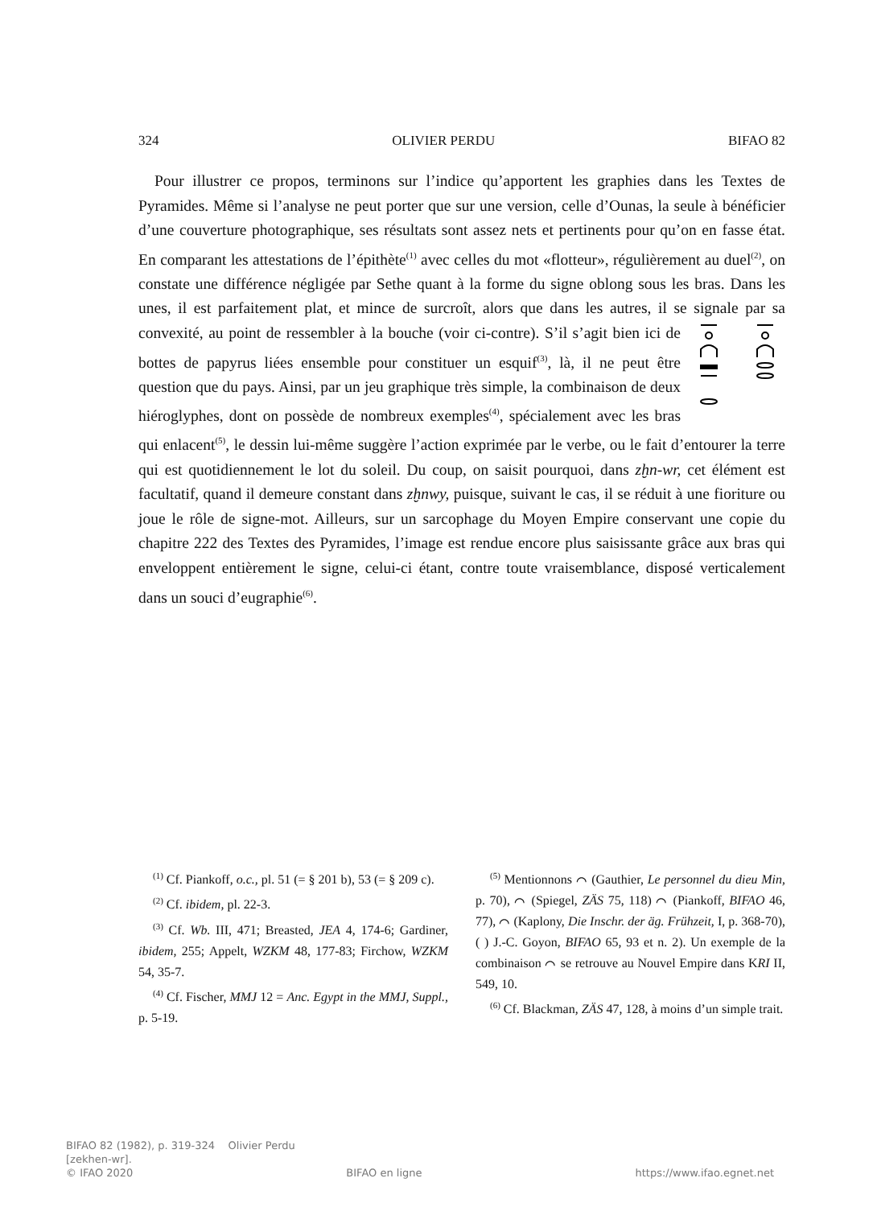324 OLIVIER PERDU BIFAO 82
Pour illustrer ce propos, terminons sur l’indice qu’apportent les graphies dans les Textes de Pyramides. Même si l’analyse ne peut porter que sur une version, celle d’Ounas, la seule à bénéficier d’une couverture photographique, ses résultats sont assez nets et pertinents pour qu’on en fasse état. En comparant les attestations de l’épithète<sup>(1)</sup> avec celles du mot «flotteur», régulièrement au duel<sup>(2)</sup>, on constate une différence négligée par Sethe quant à la forme du signe oblong sous les bras. Dans les unes, il est parfaitement plat, et mince de surcroît, alors que dans les autres, il se signale par sa convexité, au point de ressembler à la bouche (voir ci-contre). S’il s’agit bien ici de bottes de papyrus liées ensemble pour constituer un esquif<sup>(3)</sup>, là, il ne peut être question que du pays. Ainsi, par un jeu graphique très simple, la combinaison de deux hiéroglyphes, dont on possède de nombreux exemples<sup>(4)</sup>, spécialement avec les bras qui enlacent<sup>(5)</sup>, le dessin lui-même suggère l’action exprimée par le verbe, ou le fait d’entourer la terre qui est quotidiennement le lot du soleil. Du coup, on saisit pourquoi, dans zḫn-wr, cet élément est facultatif, quand il demeure constant dans zḫnwy, puisque, suivant le cas, il se réduit à une fioriture ou joue le rôle de signe-mot. Ailleurs, sur un sarcophage du Moyen Empire conservant une copie du chapitre 222 des Textes des Pyramides, l’image est rendue encore plus saisissante grâce aux bras qui enveloppent entièrement le signe, celui-ci étant, contre toute vraisemblance, disposé verticalement dans un souci d’eugraphie<sup>(6)</sup>.
<sup>(1)</sup> Cf. Piankoff, o.c., pl. 51 (= § 201 b), 53 (= § 209 c).
<sup>(2)</sup> Cf. ibidem, pl. 22-3.
<sup>(3)</sup> Cf. Wb. III, 471; Breasted, JEA 4, 174-6; Gardiner, ibidem, 255; Appelt, WZKM 48, 177-83; Firchow, WZKM 54, 35-7.
<sup>(4)</sup> Cf. Fischer, MMJ 12 = Anc. Egypt in the MMJ, Suppl., p. 5-19.
<sup>(5)</sup> Mentionnons ⌒ (Gauthier, Le personnel du dieu Min, p. 70), ⌒ (Spiegel, ZÄS 75, 118) ⌒ (Piankoff, BIFAO 46, 77), ⌒ (Kaplony, Die Inschr. der äg. Frühzeit, I, p. 368-70), ( ) J.-C. Goyon, BIFAO 65, 93 et n. 2). Un exemple de la combinaison ⌒ se retrouve au Nouvel Empire dans KRI II, 549, 10.
<sup>(6)</sup> Cf. Blackman, ZÄS 47, 128, à moins d’un simple trait.
BIFAO 82 (1982), p. 319-324 Olivier Perdu
[zekhen-wr].
© IFAO 2020 BIFAO en ligne https://www.ifao.egnet.net